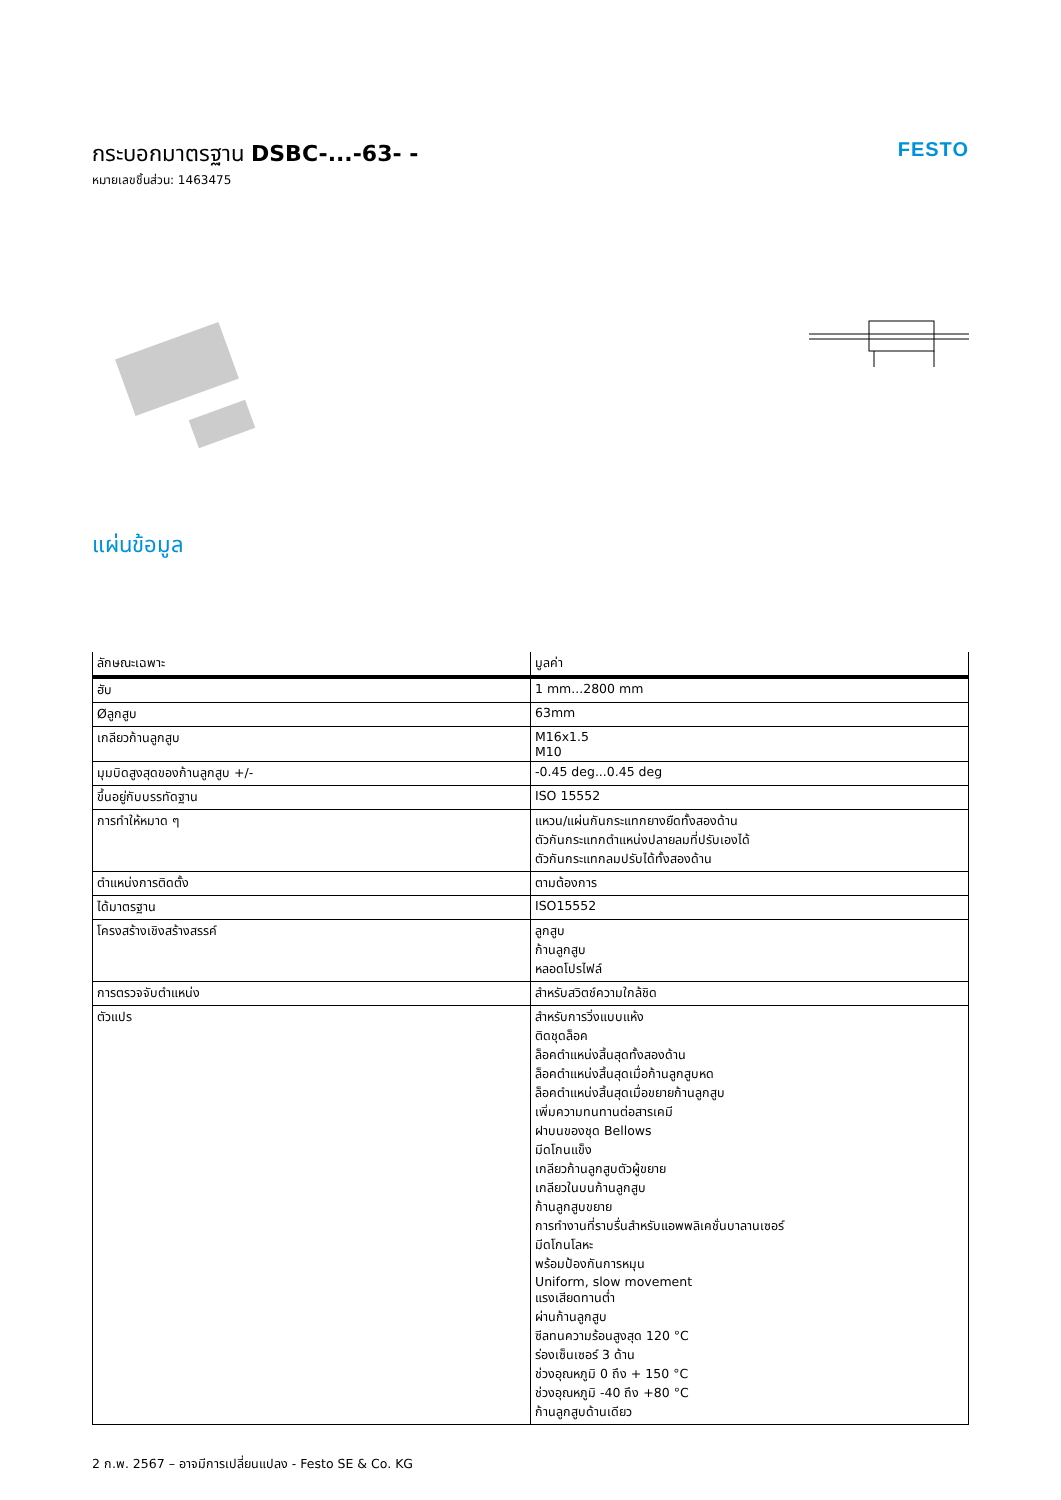กระบอกมาตรฐาน DSBC-...-63- -
หมายเลขชิ้นส่วน: 1463475
FESTO
แผ่นข้อมูล
| ลักษณะเฉพาะ | มูลค่า |
| --- | --- |
| ฮับ | 1 mm...2800 mm |
| Øลูกสูบ | 63mm |
| เกลียวก้านลูกสูบ | M16x1.5 M10 |
| มุมบิดสูงสุดของก้านลูกสูบ +/- | -0.45 deg...0.45 deg |
| ขึ้นอยู่กับบรรทัดฐาน | ISO 15552 |
| การทำให้หมาด ๆ | แหวน/แผ่นกันกระแทกยางยืดทั้งสองด้าน ตัวกันกระแทกตำแหน่งปลายลมที่ปรับเองได้ ตัวกันกระแทกลมปรับได้ทั้งสองด้าน |
| ตำแหน่งการติดตั้ง | ตามต้องการ |
| ได้มาตรฐาน | ISO15552 |
| โครงสร้างเชิงสร้างสรรค์ | ลูกสูบ ก้านลูกสูบ หลอดโปรไฟล์ |
| การตรวจจับตำแหน่ง | สำหรับสวิตช์ความใกล้ชิด |
| ตัวแปร | สำหรับการวิ่งแบบแห้ง ติดชุดล็อค ล็อคตำแหน่งสิ้นสุดทั้งสองด้าน ล็อคตำแหน่งสิ้นสุดเมื่อก้านลูกสูบหด ล็อคตำแหน่งสิ้นสุดเมื่อขยายก้านลูกสูบ เพิ่มความทนทานต่อสารเคมี ฝาบนของชุด Bellows มีดโกนแข็ง เกลียวก้านลูกสูบตัวผู้ขยาย เกลียวในบนก้านลูกสูบ ก้านลูกสูบขยาย การทำงานที่ราบรื่นสำหรับแอพพลิเคชั่นบาลานเซอร์ มีดโกนโลหะ พร้อมป้องกันการหมุน Uniform, slow movement แรงเสียดทานต่ำ ผ่านก้านลูกสูบ ซีลทนความร้อนสูงสุด 120 °C ร่องเซ็นเซอร์ 3 ด้าน ช่วงอุณหภูมิ 0 ถึง + 150 °C ช่วงอุณหภูมิ -40 ถึง +80 °C ก้านลูกสูบด้านเดียว |
2 ก.พ. 2567 – อาจมีการเปลี่ยนแปลง - Festo SE & Co. KG